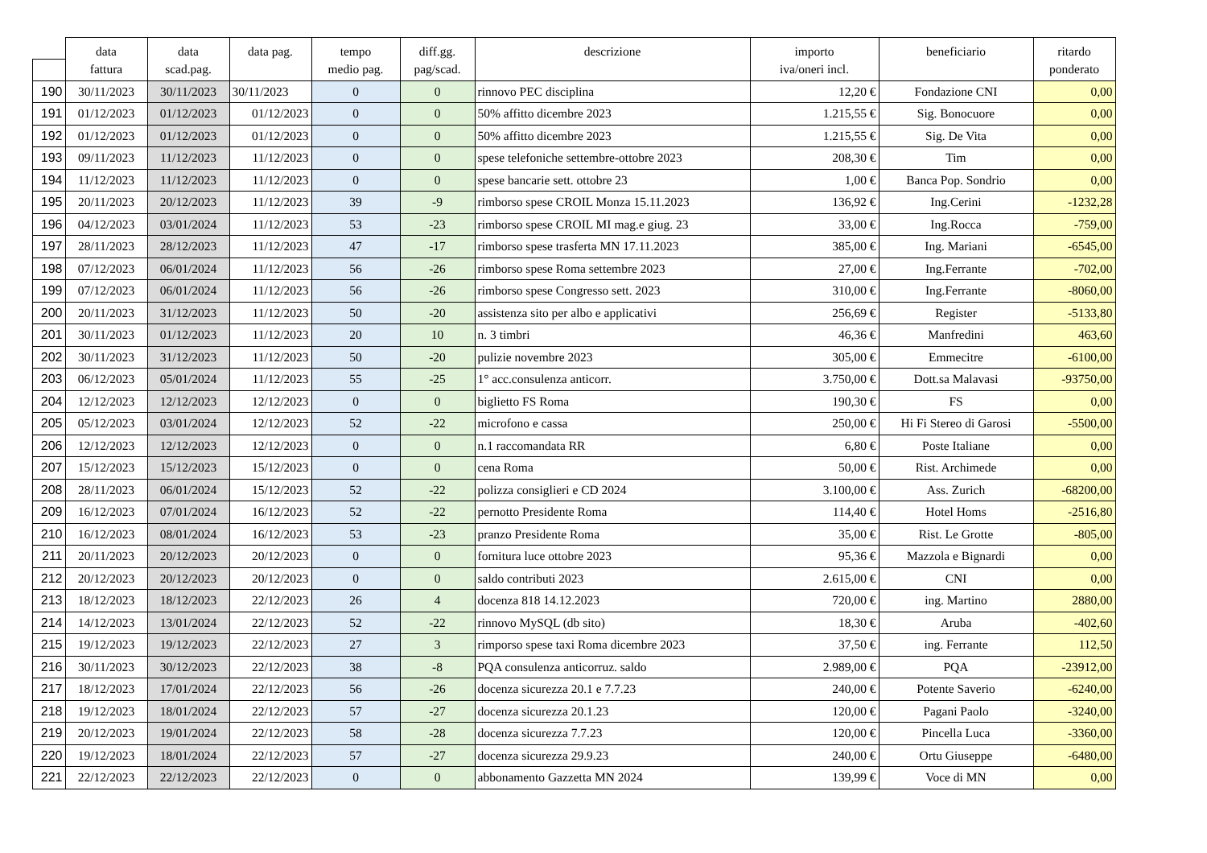| | data | data | data pag. | tempo | diff.gg. | descrizione | importo | beneficiario | ritardo |
| --- | --- | --- | --- | --- | --- | --- | --- | --- | --- |
| | fattura | scad.pag. | | medio pag. | pag/scad. | | iva/oneri incl. | | ponderato |
| 190 | 30/11/2023 | 30/11/2023 | 30/11/2023 | 0 | 0 | rinnovo PEC disciplina | 12,20 € | Fondazione CNI | 0,00 |
| 191 | 01/12/2023 | 01/12/2023 | 01/12/2023 | 0 | 0 | 50% affitto dicembre 2023 | 1.215,55 € | Sig. Bonocuore | 0,00 |
| 192 | 01/12/2023 | 01/12/2023 | 01/12/2023 | 0 | 0 | 50% affitto dicembre 2023 | 1.215,55 € | Sig. De Vita | 0,00 |
| 193 | 09/11/2023 | 11/12/2023 | 11/12/2023 | 0 | 0 | spese telefoniche settembre-ottobre 2023 | 208,30 € | Tim | 0,00 |
| 194 | 11/12/2023 | 11/12/2023 | 11/12/2023 | 0 | 0 | spese bancarie sett. ottobre 23 | 1,00 € | Banca Pop. Sondrio | 0,00 |
| 195 | 20/11/2023 | 20/12/2023 | 11/12/2023 | 39 | -9 | rimborso spese CROIL Monza 15.11.2023 | 136,92 € | Ing.Cerini | -1232,28 |
| 196 | 04/12/2023 | 03/01/2024 | 11/12/2023 | 53 | -23 | rimborso spese CROIL MI mag.e giug. 23 | 33,00 € | Ing.Rocca | -759,00 |
| 197 | 28/11/2023 | 28/12/2023 | 11/12/2023 | 47 | -17 | rimborso spese trasferta MN 17.11.2023 | 385,00 € | Ing. Mariani | -6545,00 |
| 198 | 07/12/2023 | 06/01/2024 | 11/12/2023 | 56 | -26 | rimborso spese Roma settembre 2023 | 27,00 € | Ing.Ferrante | -702,00 |
| 199 | 07/12/2023 | 06/01/2024 | 11/12/2023 | 56 | -26 | rimborso spese Congresso sett. 2023 | 310,00 € | Ing.Ferrante | -8060,00 |
| 200 | 20/11/2023 | 31/12/2023 | 11/12/2023 | 50 | -20 | assistenza sito per albo e applicativi | 256,69 € | Register | -5133,80 |
| 201 | 30/11/2023 | 01/12/2023 | 11/12/2023 | 20 | 10 | n. 3 timbri | 46,36 € | Manfredini | 463,60 |
| 202 | 30/11/2023 | 31/12/2023 | 11/12/2023 | 50 | -20 | pulizie novembre 2023 | 305,00 € | Emmecitre | -6100,00 |
| 203 | 06/12/2023 | 05/01/2024 | 11/12/2023 | 55 | -25 | 1° acc.consulenza anticorr. | 3.750,00 € | Dott.sa Malavasi | -93750,00 |
| 204 | 12/12/2023 | 12/12/2023 | 12/12/2023 | 0 | 0 | biglietto FS Roma | 190,30 € | FS | 0,00 |
| 205 | 05/12/2023 | 03/01/2024 | 12/12/2023 | 52 | -22 | microfono e cassa | 250,00 € | Hi Fi Stereo di Garosi | -5500,00 |
| 206 | 12/12/2023 | 12/12/2023 | 12/12/2023 | 0 | 0 | n.1 raccomandata RR | 6,80 € | Poste Italiane | 0,00 |
| 207 | 15/12/2023 | 15/12/2023 | 15/12/2023 | 0 | 0 | cena Roma | 50,00 € | Rist. Archimede | 0,00 |
| 208 | 28/11/2023 | 06/01/2024 | 15/12/2023 | 52 | -22 | polizza consiglieri e CD 2024 | 3.100,00 € | Ass. Zurich | -68200,00 |
| 209 | 16/12/2023 | 07/01/2024 | 16/12/2023 | 52 | -22 | pernotto Presidente Roma | 114,40 € | Hotel Homs | -2516,80 |
| 210 | 16/12/2023 | 08/01/2024 | 16/12/2023 | 53 | -23 | pranzo Presidente Roma | 35,00 € | Rist. Le Grotte | -805,00 |
| 211 | 20/11/2023 | 20/12/2023 | 20/12/2023 | 0 | 0 | fornitura luce ottobre 2023 | 95,36 € | Mazzola e Bignardi | 0,00 |
| 212 | 20/12/2023 | 20/12/2023 | 20/12/2023 | 0 | 0 | saldo contributi 2023 | 2.615,00 € | CNI | 0,00 |
| 213 | 18/12/2023 | 18/12/2023 | 22/12/2023 | 26 | 4 | docenza 818 14.12.2023 | 720,00 € | ing. Martino | 2880,00 |
| 214 | 14/12/2023 | 13/01/2024 | 22/12/2023 | 52 | -22 | rinnovo MySQL (db sito) | 18,30 € | Aruba | -402,60 |
| 215 | 19/12/2023 | 19/12/2023 | 22/12/2023 | 27 | 3 | rimporso spese taxi Roma dicembre 2023 | 37,50 € | ing. Ferrante | 112,50 |
| 216 | 30/11/2023 | 30/12/2023 | 22/12/2023 | 38 | -8 | PQA consulenza anticorruz. saldo | 2.989,00 € | PQA | -23912,00 |
| 217 | 18/12/2023 | 17/01/2024 | 22/12/2023 | 56 | -26 | docenza sicurezza 20.1 e 7.7.23 | 240,00 € | Potente Saverio | -6240,00 |
| 218 | 19/12/2023 | 18/01/2024 | 22/12/2023 | 57 | -27 | docenza sicurezza 20.1.23 | 120,00 € | Pagani Paolo | -3240,00 |
| 219 | 20/12/2023 | 19/01/2024 | 22/12/2023 | 58 | -28 | docenza sicurezza 7.7.23 | 120,00 € | Pincella Luca | -3360,00 |
| 220 | 19/12/2023 | 18/01/2024 | 22/12/2023 | 57 | -27 | docenza sicurezza 29.9.23 | 240,00 € | Ortu Giuseppe | -6480,00 |
| 221 | 22/12/2023 | 22/12/2023 | 22/12/2023 | 0 | 0 | abbonamento Gazzetta MN 2024 | 139,99 € | Voce di MN | 0,00 |